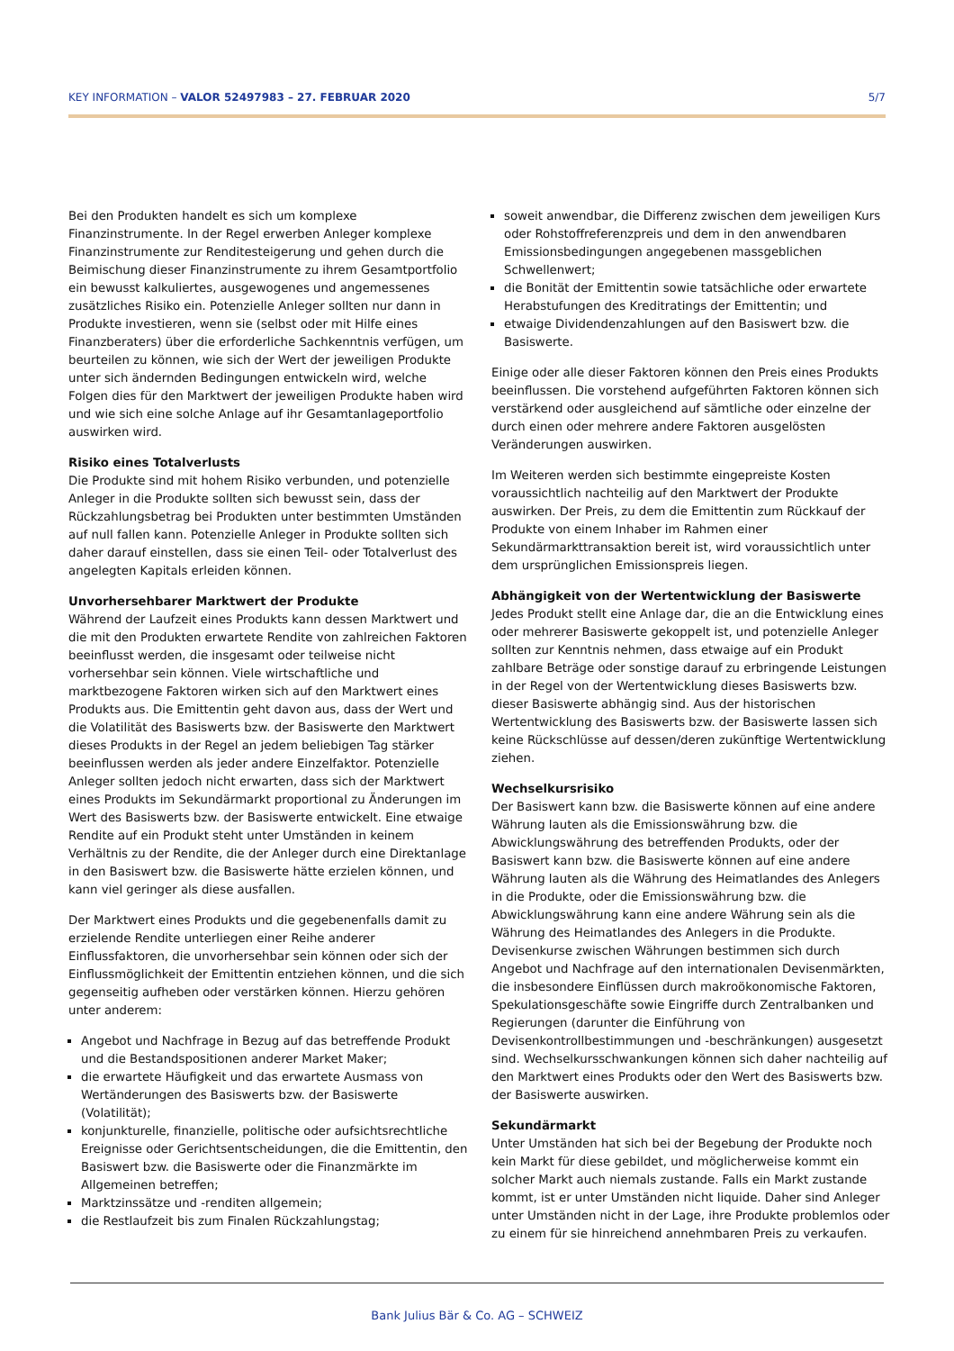KEY INFORMATION – VALOR 52497983 – 27. FEBRUAR 2020 5/7
Bei den Produkten handelt es sich um komplexe Finanzinstrumente. In der Regel erwerben Anleger komplexe Finanzinstrumente zur Renditesteigerung und gehen durch die Beimischung dieser Finanzinstrumente zu ihrem Gesamtportfolio ein bewusst kalkuliertes, ausgewogenes und angemessenes zusätzliches Risiko ein. Potenzielle Anleger sollten nur dann in Produkte investieren, wenn sie (selbst oder mit Hilfe eines Finanzberaters) über die erforderliche Sachkenntnis verfügen, um beurteilen zu können, wie sich der Wert der jeweiligen Produkte unter sich ändernden Bedingungen entwickeln wird, welche Folgen dies für den Marktwert der jeweiligen Produkte haben wird und wie sich eine solche Anlage auf ihr Gesamtanlageportfolio auswirken wird.
Risiko eines Totalverlusts
Die Produkte sind mit hohem Risiko verbunden, und potenzielle Anleger in die Produkte sollten sich bewusst sein, dass der Rückzahlungsbetrag bei Produkten unter bestimmten Umständen auf null fallen kann. Potenzielle Anleger in Produkte sollten sich daher darauf einstellen, dass sie einen Teil- oder Totalverlust des angelegten Kapitals erleiden können.
Unvorhersehbarer Marktwert der Produkte
Während der Laufzeit eines Produkts kann dessen Marktwert und die mit den Produkten erwartete Rendite von zahlreichen Faktoren beeinflusst werden, die insgesamt oder teilweise nicht vorhersehbar sein können. Viele wirtschaftliche und marktbezogene Faktoren wirken sich auf den Marktwert eines Produkts aus. Die Emittentin geht davon aus, dass der Wert und die Volatilität des Basiswerts bzw. der Basiswerte den Marktwert dieses Produkts in der Regel an jedem beliebigen Tag stärker beeinflussen werden als jeder andere Einzelfaktor. Potenzielle Anleger sollten jedoch nicht erwarten, dass sich der Marktwert eines Produkts im Sekundärmarkt proportional zu Änderungen im Wert des Basiswerts bzw. der Basiswerte entwickelt. Eine etwaige Rendite auf ein Produkt steht unter Umständen in keinem Verhältnis zu der Rendite, die der Anleger durch eine Direktanlage in den Basiswert bzw. die Basiswerte hätte erzielen können, und kann viel geringer als diese ausfallen.
Der Marktwert eines Produkts und die gegebenenfalls damit zu erzielende Rendite unterliegen einer Reihe anderer Einflussfaktoren, die unvorhersehbar sein können oder sich der Einflussmöglichkeit der Emittentin entziehen können, und die sich gegenseitig aufheben oder verstärken können. Hierzu gehören unter anderem:
Angebot und Nachfrage in Bezug auf das betreffende Produkt und die Bestandspositionen anderer Market Maker;
die erwartete Häufigkeit und das erwartete Ausmass von Wertänderungen des Basiswerts bzw. der Basiswerte (Volatilität);
konjunkturelle, finanzielle, politische oder aufsichtsrechtliche Ereignisse oder Gerichtsentscheidungen, die die Emittentin, den Basiswert bzw. die Basiswerte oder die Finanzmärkte im Allgemeinen betreffen;
Marktzinssätze und -renditen allgemein;
die Restlaufzeit bis zum Finalen Rückzahlungstag;
soweit anwendbar, die Differenz zwischen dem jeweiligen Kurs oder Rohstoffreferenzpreis und dem in den anwendbaren Emissionsbedingungen angegebenen massgeblichen Schwellenwert;
die Bonität der Emittentin sowie tatsächliche oder erwartete Herabstufungen des Kreditratings der Emittentin; und
etwaige Dividendenzahlungen auf den Basiswert bzw. die Basiswerte.
Einige oder alle dieser Faktoren können den Preis eines Produkts beeinflussen. Die vorstehend aufgeführten Faktoren können sich verstärkend oder ausgleichend auf sämtliche oder einzelne der durch einen oder mehrere andere Faktoren ausgelösten Veränderungen auswirken.
Im Weiteren werden sich bestimmte eingepreiste Kosten voraussichtlich nachteilig auf den Marktwert der Produkte auswirken. Der Preis, zu dem die Emittentin zum Rückkauf der Produkte von einem Inhaber im Rahmen einer Sekundärmarkttransaktion bereit ist, wird voraussichtlich unter dem ursprünglichen Emissionspreis liegen.
Abhängigkeit von der Wertentwicklung der Basiswerte
Jedes Produkt stellt eine Anlage dar, die an die Entwicklung eines oder mehrerer Basiswerte gekoppelt ist, und potenzielle Anleger sollten zur Kenntnis nehmen, dass etwaige auf ein Produkt zahlbare Beträge oder sonstige darauf zu erbringende Leistungen in der Regel von der Wertentwicklung dieses Basiswerts bzw. dieser Basiswerte abhängig sind. Aus der historischen Wertentwicklung des Basiswerts bzw. der Basiswerte lassen sich keine Rückschlüsse auf dessen/deren zukünftige Wertentwicklung ziehen.
Wechselkursrisiko
Der Basiswert kann bzw. die Basiswerte können auf eine andere Währung lauten als die Emissionswährung bzw. die Abwicklungswährung des betreffenden Produkts, oder der Basiswert kann bzw. die Basiswerte können auf eine andere Währung lauten als die Währung des Heimatlandes des Anlegers in die Produkte, oder die Emissionswährung bzw. die Abwicklungswährung kann eine andere Währung sein als die Währung des Heimatlandes des Anlegers in die Produkte. Devisenkurse zwischen Währungen bestimmen sich durch Angebot und Nachfrage auf den internationalen Devisenmärkten, die insbesondere Einflüssen durch makroökonomische Faktoren, Spekulationsgeschäfte sowie Eingriffe durch Zentralbanken und Regierungen (darunter die Einführung von Devisenkontrollbestimmungen und -beschränkungen) ausgesetzt sind. Wechselkursschwankungen können sich daher nachteilig auf den Marktwert eines Produkts oder den Wert des Basiswerts bzw. der Basiswerte auswirken.
Sekundärmarkt
Unter Umständen hat sich bei der Begebung der Produkte noch kein Markt für diese gebildet, und möglicherweise kommt ein solcher Markt auch niemals zustande. Falls ein Markt zustande kommt, ist er unter Umständen nicht liquide. Daher sind Anleger unter Umständen nicht in der Lage, ihre Produkte problemlos oder zu einem für sie hinreichend annehmbaren Preis zu verkaufen.
Bank Julius Bär & Co. AG – SCHWEIZ